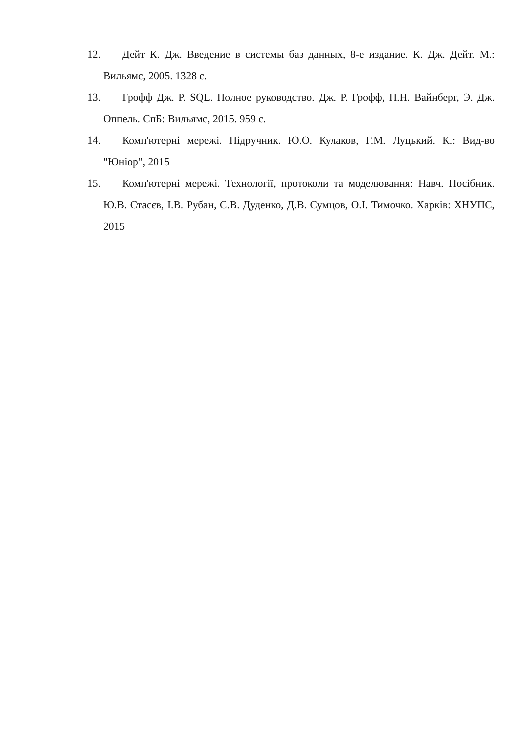12. Дейт К. Дж. Введение в системы баз данных, 8-е издание. К. Дж. Дейт. М.: Вильямс, 2005. 1328 с.
13. Грофф Дж. Р. SQL. Полное руководство. Дж. Р. Грофф, П.Н. Вайнберг, Э. Дж. Оппель. СпБ: Вильямс, 2015. 959 с.
14. Комп'ютерні мережі. Підручник. Ю.О. Кулаков, Г.М. Луцький. К.: Вид-во "Юніор", 2015
15. Комп'ютерні мережі. Технології, протоколи та моделювання: Навч. Посібник. Ю.В. Стасєв, І.В. Рубан, С.В. Дуденко, Д.В. Сумцов, О.І. Тимочко. Харків: ХНУПС, 2015